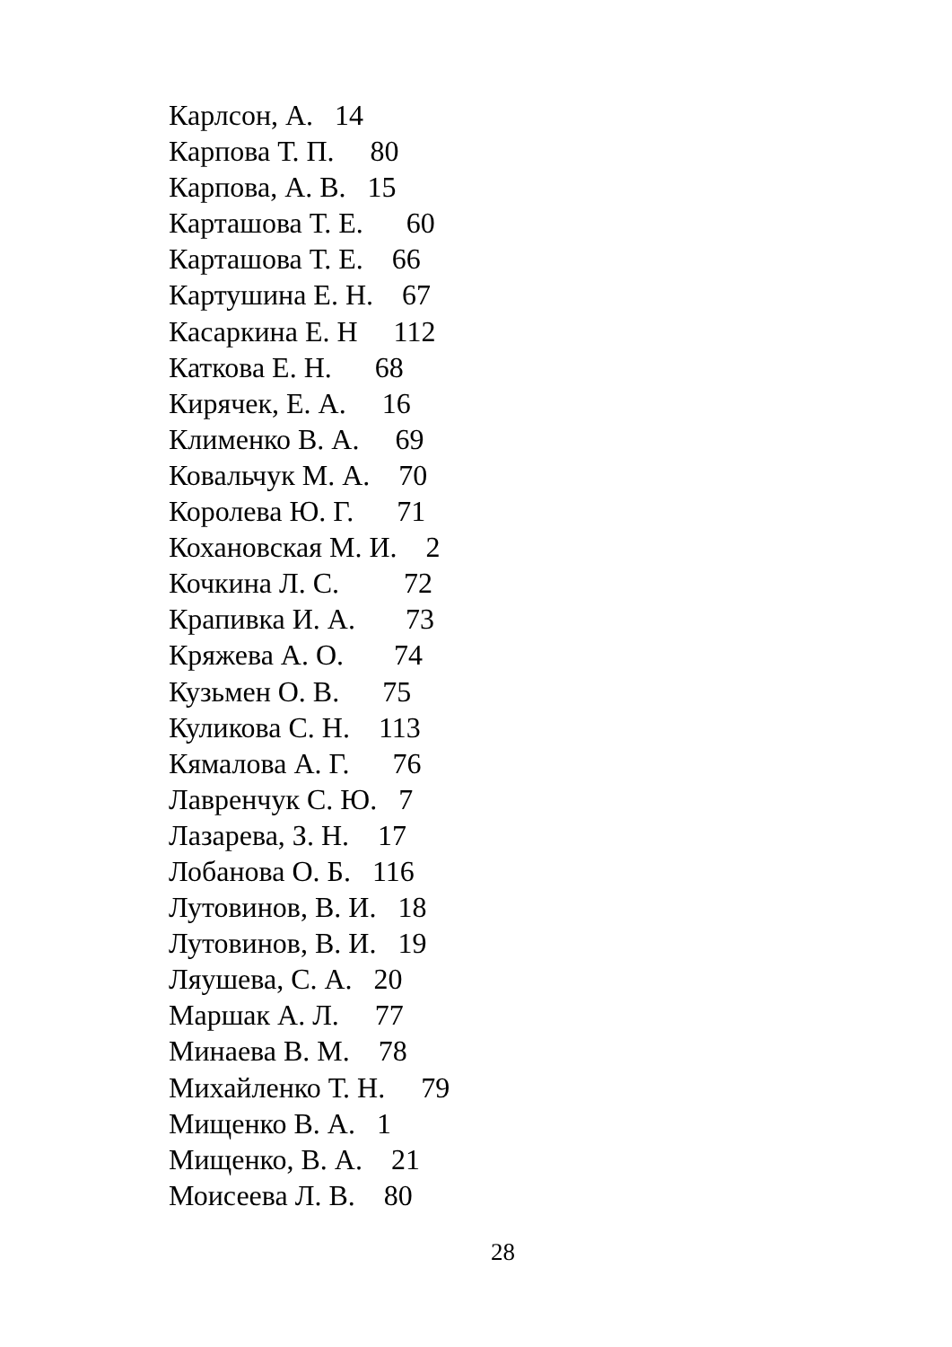Карлсон, А. 14 Карпова Т. П. 80 Карпова, А. В. 15 Карташова Т. Е. 60 Карташова Т. Е. 66 Картушина Е. Н. 67 Касаркина Е. Н 112 Каткова Е. Н. 68 Кирячек, Е. А. 16 Клименко В. А. 69 Ковальчук М. А. 70 Королева Ю. Г. 71 Кохановская М. И. 2 Кочкина Л. С. 72 Крапивка И. А. 73 Кряжева А. О. 74 Кузьмен О. В. 75 Куликова С. Н. 113 Кямалова А. Г. 76 Лавренчук С. Ю. 7 Лазарева, З. Н. 17 Лобанова О. Б. 116 Лутовинов, В. И. 18 Лутовинов, В. И. 19 Ляушева, С. А. 20 Маршак А. Л. 77 Минаева В. М. 78 Михайленко Т. Н. 79 Мищенко В. А. 1 Мищенко, В. А. 21 Моисеева Л. В. 80
28